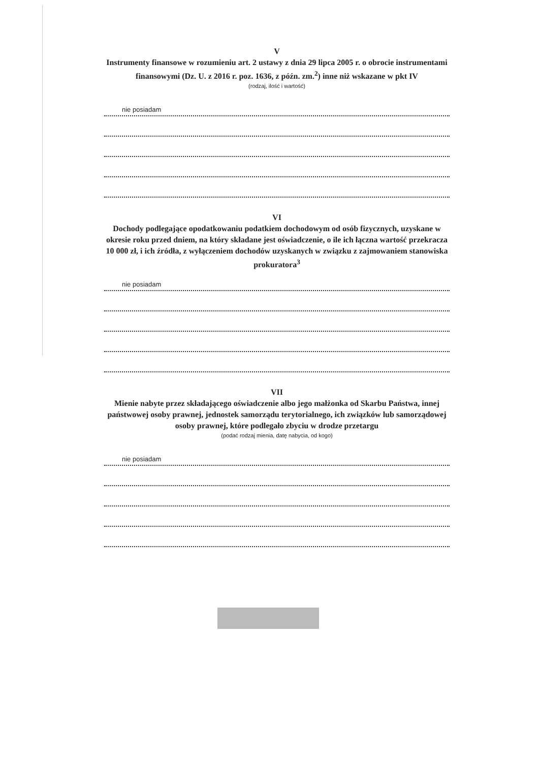V
Instrumenty finansowe w rozumieniu art. 2 ustawy z dnia 29 lipca 2005 r. o obrocie instrumentami finansowymi (Dz. U. z 2016 r. poz. 1636, z późn. zm.<sup>2</sup>) inne niż wskazane w pkt IV
(rodzaj, ilość i wartość)
nie posiadam
VI
Dochody podlegające opodatkowaniu podatkiem dochodowym od osób fizycznych, uzyskane w okresie roku przed dniem, na który składane jest oświadczenie, o ile ich łączna wartość przekracza 10 000 zł, i ich źródła, z wyłączeniem dochodów uzyskanych w związku z zajmowaniem stanowiska prokuratora<sup>3</sup>
nie posiadam
VII
Mienie nabyte przez składającego oświadczenie albo jego małżonka od Skarbu Państwa, innej państwowej osoby prawnej, jednostek samorządu terytorialnego, ich związków lub samorządowej osoby prawnej, które podlegało zbyciu w drodze przetargu
(podać rodzaj mienia, datę nabycia, od kogo)
nie posiadam